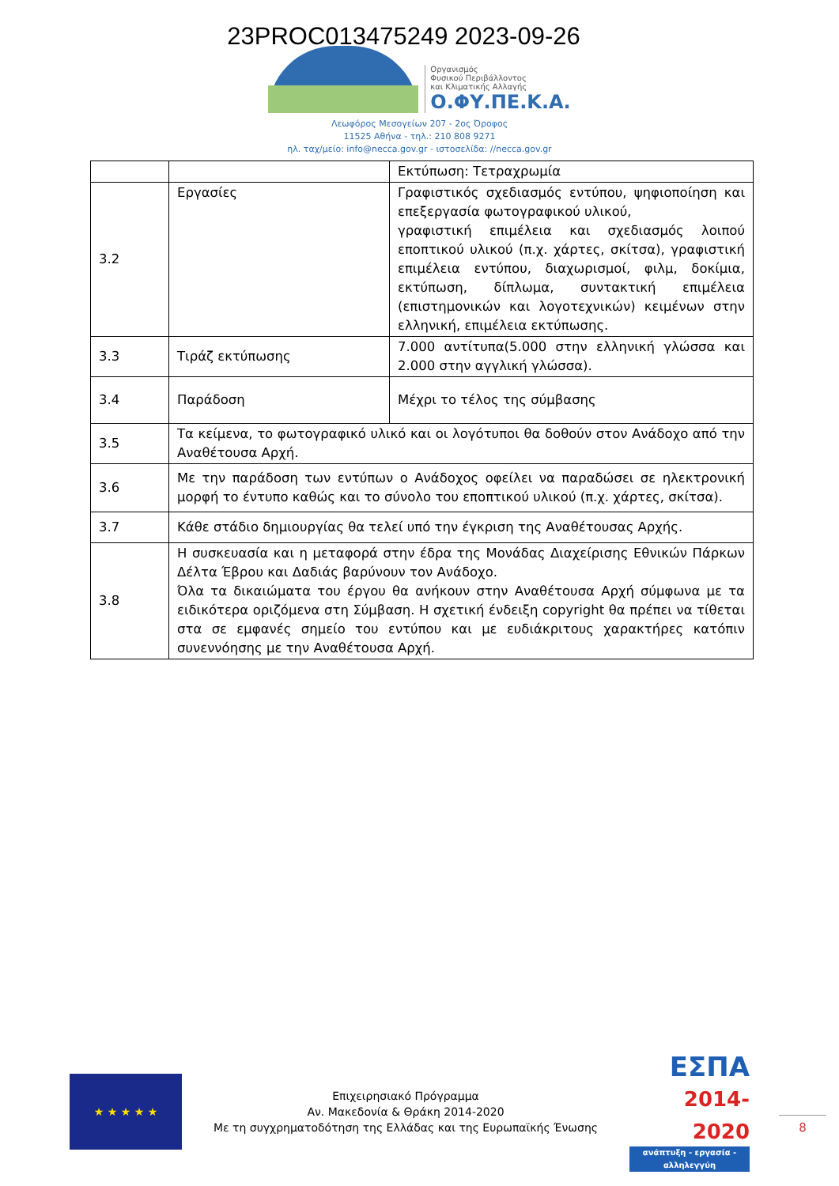23PROC013475249 2023-09-26
Οργανισμός
Φυσικού Περιβάλλοντος
και Κλιματικής Αλλαγής
Ο.ΦΥ.ΠΕ.Κ.Α.
Λεωφόρος Μεσογείων 207 - 2ος Όροφος
11525 Αθήνα - τηλ.: 210 808 9271
ηλ. ταχ/μείο: info@necca.gov.gr - ιστοσελίδα: //necca.gov.gr
| | | Εκτύπωση: Τετραχρωμία |
| 3.2 | Εργασίες | Γραφιστικός σχεδιασμός εντύπου, ψηφιοποίηση και επεξεργασία φωτογραφικού υλικού, γραφιστική επιμέλεια και σχεδιασμός λοιπού εποπτικού υλικού (π.χ. χάρτες, σκίτσα), γραφιστική επιμέλεια εντύπου, διαχωρισμοί, φιλμ, δοκίμια, εκτύπωση, δίπλωμα, συντακτική επιμέλεια (επιστημονικών και λογοτεχνικών) κειμένων στην ελληνική, επιμέλεια εκτύπωσης. |
| 3.3 | Τιράζ εκτύπωσης | 7.000 αντίτυπα(5.000 στην ελληνική γλώσσα και 2.000 στην αγγλική γλώσσα). |
| 3.4 | Παράδοση | Μέχρι το τέλος της σύμβασης |
| 3.5 | Τα κείμενα, το φωτογραφικό υλικό και οι λογότυποι θα δοθούν στον Ανάδοχο από την Αναθέτουσα Αρχή. | |
| 3.6 | Με την παράδοση των εντύπων ο Ανάδοχος οφείλει να παραδώσει σε ηλεκτρονική μορφή το έντυπο καθώς και το σύνολο του εποπτικού υλικού (π.χ. χάρτες, σκίτσα). | |
| 3.7 | Κάθε στάδιο δημιουργίας θα τελεί υπό την έγκριση της Αναθέτουσας Αρχής. | |
| 3.8 | Η συσκευασία και η μεταφορά στην έδρα της Μονάδας Διαχείρισης Εθνικών Πάρκων Δέλτα Έβρου και Δαδιάς βαρύνουν τον Ανάδοχο. Όλα τα δικαιώματα του έργου θα ανήκουν στην Αναθέτουσα Αρχή σύμφωνα με τα ειδικότερα οριζόμενα στη Σύμβαση. Η σχετική ένδειξη copyright θα πρέπει να τίθεται στα σε εμφανές σημείο του εντύπου και με ευδιάκριτους χαρακτήρες κατόπιν συνεννόησης με την Αναθέτουσα Αρχή. | |
★ ★ ★ ★ ★
Επιχειρησιακό Πρόγραμμα
Αν. Μακεδονία & Θράκη 2014-2020
Με τη συγχρηματοδότηση της Ελλάδας και της Ευρωπαϊκής Ένωσης
ΕΣΠΑ
2014-2020
ανάπτυξη - εργασία - αλληλεγγύη
8